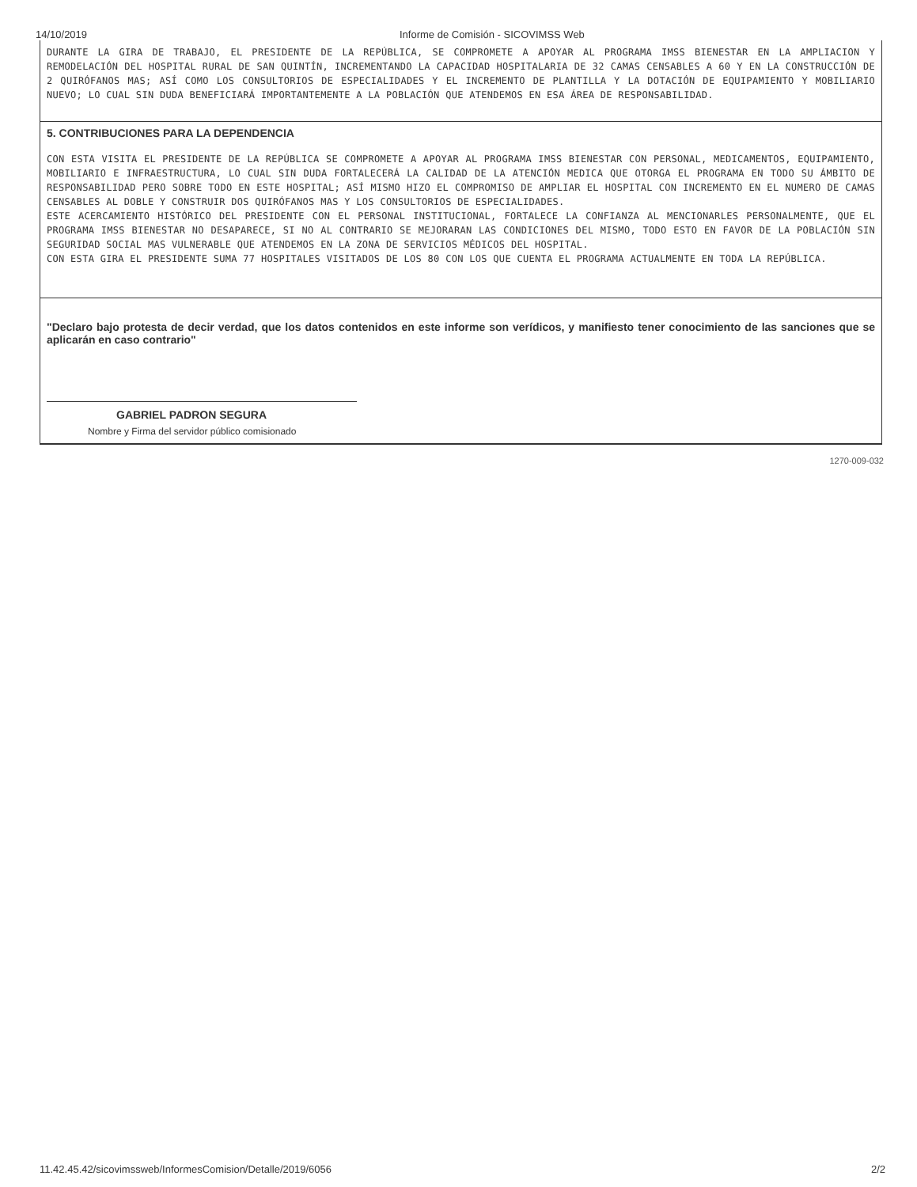14/10/2019 Informe de Comisión - SICOVIMSS Web
DURANTE LA GIRA DE TRABAJO, EL PRESIDENTE DE LA REPÚBLICA, SE COMPROMETE A APOYAR AL PROGRAMA IMSS BIENESTAR EN LA AMPLIACION Y REMODELACIÓN DEL HOSPITAL RURAL DE SAN QUINTÍN, INCREMENTANDO LA CAPACIDAD HOSPITALARIA DE 32 CAMAS CENSABLES A 60 Y EN LA CONSTRUCCIÓN DE 2 QUIRÓFANOS MAS; ASÍ COMO LOS CONSULTORIOS DE ESPECIALIDADES Y EL INCREMENTO DE PLANTILLA Y LA DOTACIÓN DE EQUIPAMIENTO Y MOBILIARIO NUEVO; LO CUAL SIN DUDA BENEFICIARÁ IMPORTANTEMENTE A LA POBLACIÓN QUE ATENDEMOS EN ESA ÁREA DE RESPONSABILIDAD.
5. CONTRIBUCIONES PARA LA DEPENDENCIA
CON ESTA VISITA EL PRESIDENTE DE LA REPÚBLICA SE COMPROMETE A APOYAR AL PROGRAMA IMSS BIENESTAR CON PERSONAL, MEDICAMENTOS, EQUIPAMIENTO, MOBILIARIO E INFRAESTRUCTURA, LO CUAL SIN DUDA FORTALECERÁ LA CALIDAD DE LA ATENCIÓN MEDICA QUE OTORGA EL PROGRAMA EN TODO SU ÁMBITO DE RESPONSABILIDAD PERO SOBRE TODO EN ESTE HOSPITAL; ASÍ MISMO HIZO EL COMPROMISO DE AMPLIAR EL HOSPITAL CON INCREMENTO EN EL NUMERO DE CAMAS CENSABLES AL DOBLE Y CONSTRUIR DOS QUIRÓFANOS MAS Y LOS CONSULTORIOS DE ESPECIALIDADES.
ESTE ACERCAMIENTO HISTÓRICO DEL PRESIDENTE CON EL PERSONAL INSTITUCIONAL, FORTALECE LA CONFIANZA AL MENCIONARLES PERSONALMENTE, QUE EL PROGRAMA IMSS BIENESTAR NO DESAPARECE, SI NO AL CONTRARIO SE MEJORARAN LAS CONDICIONES DEL MISMO, TODO ESTO EN FAVOR DE LA POBLACIÓN SIN SEGURIDAD SOCIAL MAS VULNERABLE QUE ATENDEMOS EN LA ZONA DE SERVICIOS MÉDICOS DEL HOSPITAL.
CON ESTA GIRA EL PRESIDENTE SUMA 77 HOSPITALES VISITADOS DE LOS 80 CON LOS QUE CUENTA EL PROGRAMA ACTUALMENTE EN TODA LA REPÚBLICA.
"Declaro bajo protesta de decir verdad, que los datos contenidos en este informe son verídicos, y manifiesto tener conocimiento de las sanciones que se aplicarán en caso contrario"
GABRIEL PADRON SEGURA
Nombre y Firma del servidor público comisionado
1270-009-032
11.42.45.42/sicovimssweb/InformesComision/Detalle/2019/6056 2/2